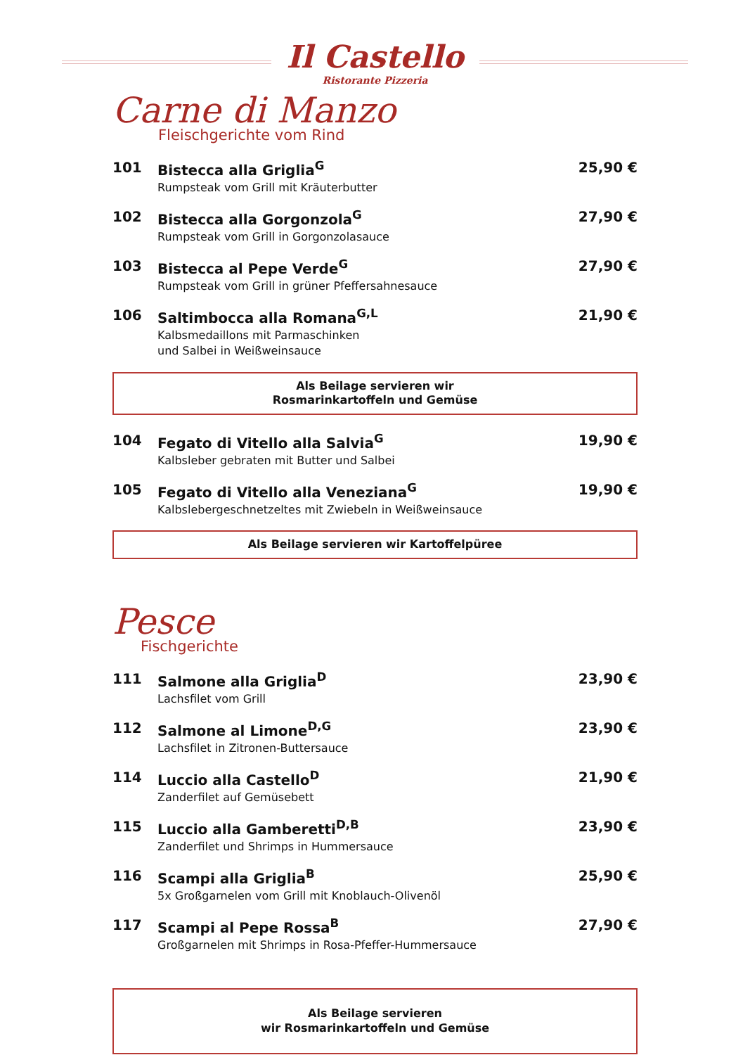Il Castello
Ristorante Pizzeria
Carne di Manzo
Fleischgerichte vom Rind
101 Bistecca alla Griglia<sup>G</sup>
Rumpsteak vom Grill mit Kräuterbutter
25,90 €
102 Bistecca alla Gorgonzola<sup>G</sup>
Rumpsteak vom Grill in Gorgonzolasauce
27,90 €
103 Bistecca al Pepe Verde<sup>G</sup>
Rumpsteak vom Grill in grüner Pfeffersahnesauce
27,90 €
106 Saltimbocca alla Romana<sup>G,L</sup>
Kalbsmedaillons mit Parmaschinken
und Salbei in Weißweinsauce
21,90 €
Als Beilage servieren wir
Rosmarinkartoffeln und Gemüse
104 Fegato di Vitello alla Salvia<sup>G</sup>
Kalbsleber gebraten mit Butter und Salbei
19,90 €
105 Fegato di Vitello alla Veneziana<sup>G</sup>
Kalbslebergeschnetzeltes mit Zwiebeln in Weißweinsauce
19,90 €
Als Beilage servieren wir Kartoffelpüree
Pesce
Fischgerichte
111 Salmone alla Griglia<sup>D</sup>
Lachsfilet vom Grill
23,90 €
112 Salmone al Limone<sup>D,G</sup>
Lachsfilet in Zitronen-Buttersauce
23,90 €
114 Luccio alla Castello<sup>D</sup>
Zanderfilet auf Gemüsebett
21,90 €
115 Luccio alla Gamberetti<sup>D,B</sup>
Zanderfilet und Shrimps in Hummersauce
23,90 €
116 Scampi alla Griglia<sup>B</sup>
5x Großgarnelen vom Grill mit Knoblauch-Olivenöl
25,90 €
117 Scampi al Pepe Rossa<sup>B</sup>
Großgarnelen mit Shrimps in Rosa-Pfeffer-Hummersauce
27,90 €
Als Beilage servieren
wir Rosmarinkartoffeln und Gemüse